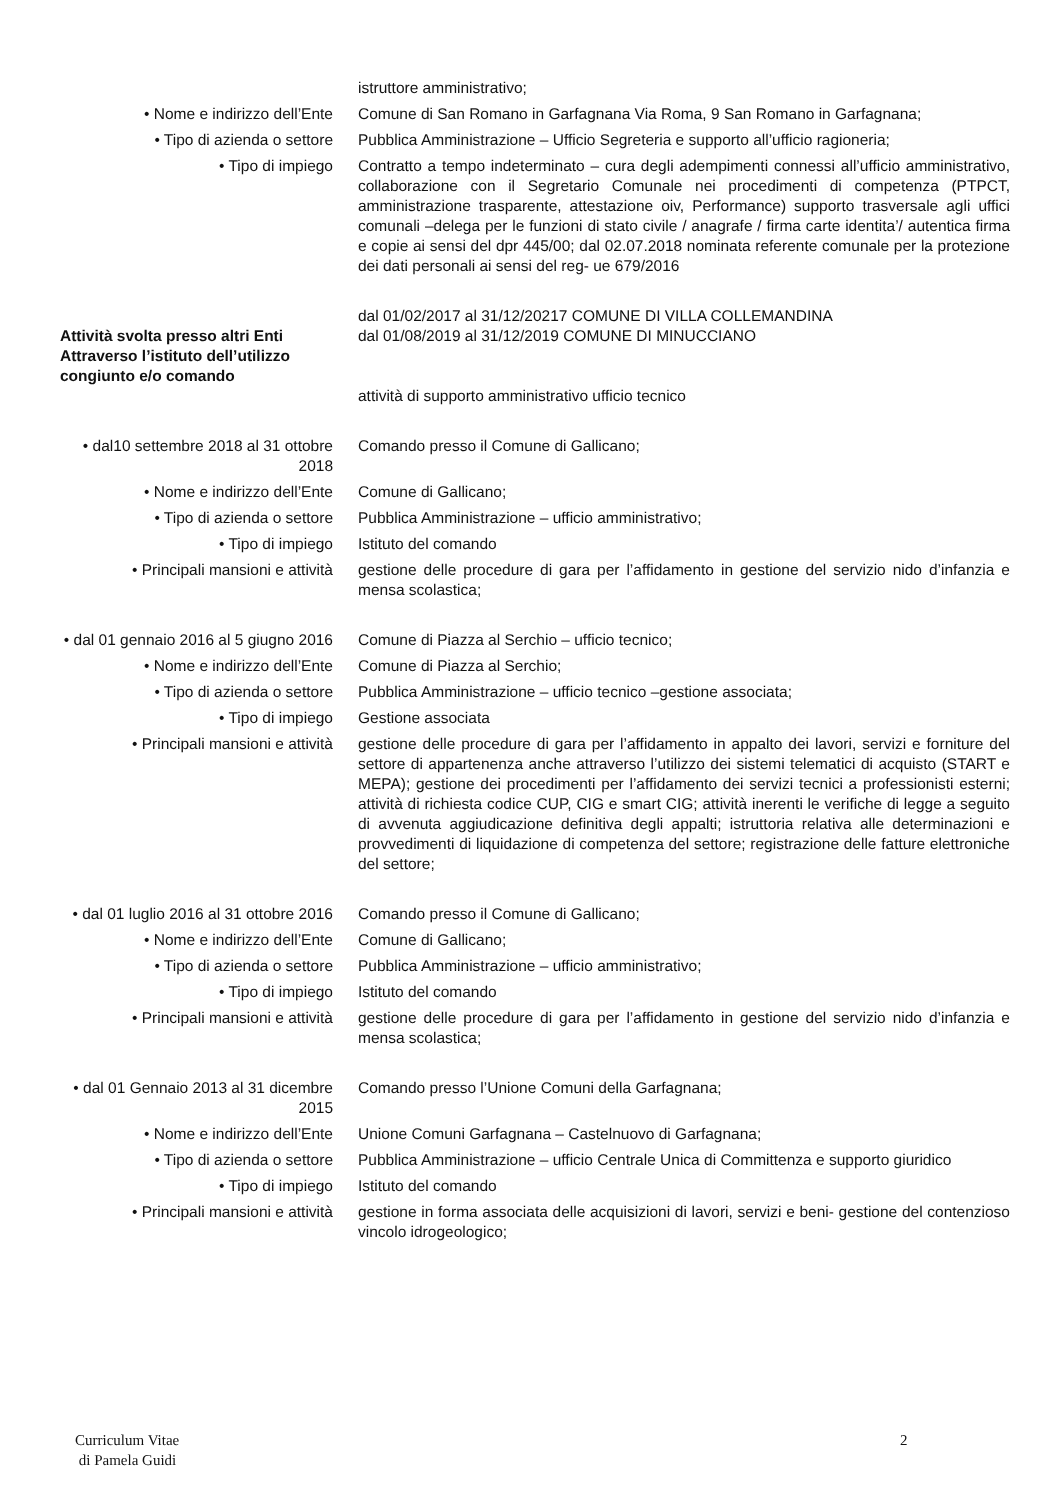istruttore amministrativo;
• Nome e indirizzo dell’Ente Comune di San Romano in Garfagnana Via Roma, 9 San Romano in Garfagnana;
• Tipo di azienda o settore Pubblica Amministrazione – Ufficio Segreteria e supporto all’ufficio ragioneria;
• Tipo di impiego Contratto a tempo indeterminato – cura degli adempimenti connessi all’ufficio amministrativo, collaborazione con il Segretario Comunale nei procedimenti di competenza (PTPCT, amministrazione trasparente, attestazione oiv, Performance) supporto trasversale agli uffici comunali –delega per le funzioni di stato civile / anagrafe / firma carte identita’/ autentica firma e copie ai sensi del dpr 445/00; dal 02.07.2018 nominata referente comunale per la protezione dei dati personali ai sensi del reg- ue 679/2016
Attività svolta presso altri Enti Attraverso l’istituto dell’utilizzo congiunto e/o comando
dal 01/02/2017 al 31/12/20217 COMUNE DI VILLA COLLEMANDINA
dal 01/08/2019 al 31/12/2019 COMUNE DI MINUCCIANO
attività di supporto amministrativo ufficio tecnico
• dal10 settembre 2018 al 31 ottobre 2018
Comando presso il Comune di Gallicano;
• Nome e indirizzo dell’Ente Comune di Gallicano;
• Tipo di azienda o settore Pubblica Amministrazione – ufficio amministrativo;
• Tipo di impiego Istituto del comando
• Principali mansioni e attività
gestione delle procedure di gara per l’affidamento in gestione del servizio nido d’infanzia e mensa scolastica;
• dal 01 gennaio 2016 al 5 giugno 2016
Comune di Piazza al Serchio – ufficio tecnico;
• Nome e indirizzo dell’Ente Comune di Piazza al Serchio;
• Tipo di azienda o settore Pubblica Amministrazione – ufficio tecnico –gestione associata;
• Tipo di impiego Gestione associata
• Principali mansioni e attività
gestione delle procedure di gara per l’affidamento in appalto dei lavori, servizi e forniture del settore di appartenenza anche attraverso l’utilizzo dei sistemi telematici di acquisto (START e MEPA); gestione dei procedimenti per l’affidamento dei servizi tecnici a professionisti esterni; attività di richiesta codice CUP, CIG e smart CIG; attività inerenti le verifiche di legge a seguito di avvenuta aggiudicazione definitiva degli appalti; istruttoria relativa alle determinazioni e provvedimenti di liquidazione di competenza del settore; registrazione delle fatture elettroniche del settore;
• dal 01 luglio 2016 al 31 ottobre 2016
Comando presso il Comune di Gallicano;
• Nome e indirizzo dell’Ente Comune di Gallicano;
• Tipo di azienda o settore Pubblica Amministrazione – ufficio amministrativo;
• Tipo di impiego Istituto del comando
• Principali mansioni e attività
gestione delle procedure di gara per l’affidamento in gestione del servizio nido d’infanzia e mensa scolastica;
• dal 01 Gennaio 2013 al 31 dicembre 2015
Comando presso l’Unione Comuni della Garfagnana;
• Nome e indirizzo dell’Ente Unione Comuni Garfagnana – Castelnuovo di Garfagnana;
• Tipo di azienda o settore Pubblica Amministrazione – ufficio Centrale Unica di Committenza e supporto giuridico
• Tipo di impiego Istituto del comando
• Principali mansioni e attività
gestione in forma associata delle acquisizioni di lavori, servizi e beni- gestione del contenzioso vincolo idrogeologico;
Curriculum Vitae
di Pamela Guidi
2